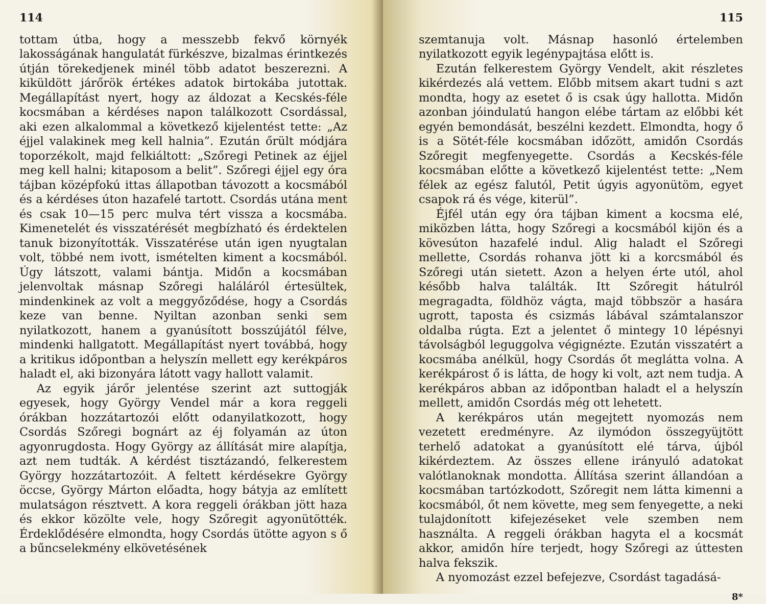114
tottam útba, hogy a messzebb fekvő környék lakosságának hangulatát fürkészve, bizalmas érintkezés útján törekedjenek minél több adatot beszerezni. A kiküldött járőrök értékes adatok birtokába jutottak. Megállapítást nyert, hogy az áldozat a Kecskés-féle kocsmában a kérdéses napon találkozott Csordással, aki ezen alkalommal a következő kijelentést tette: „Az éjjel valakinek meg kell halnia”. Ezután őrült módjára toporzékolt, majd felkiáltott: „Szőregi Petinek az éjjel meg kell halni; kitaposom a belit”. Szőregi éjjel egy óra tájban középfokú ittas állapotban távozott a kocsmából és a kérdéses úton hazafelé tartott. Csordás utána ment és csak 10—15 perc mulva tért vissza a kocsmába. Kimenetelét és visszatérését megbízható és érdektelen tanuk bizonyították. Visszatérése után igen nyugtalan volt, többé nem ivott, ismételten kiment a kocsmából. Úgy látszott, valami bántja. Midőn a kocsmában jelenvoltak másnap Szőregi haláláról értesültek, mindenkinek az volt a meggyőződése, hogy a Csordás keze van benne. Nyiltan azonban senki sem nyilatkozott, hanem a gyanúsított bosszújától félve, mindenki hallgatott. Megállapítást nyert továbbá, hogy a kritikus időpontban a helyszín mellett egy kerékpáros haladt el, aki bizonyára látott vagy hallott valamit.
Az egyik járőr jelentése szerint azt suttogják egyesek, hogy György Vendel már a kora reggeli órákban hozzátartozói előtt odanyilatkozott, hogy Csordás Szőregi bognárt az éj folyamán az úton agyonrugdosta. Hogy György az állítását mire alapítja, azt nem tudták. A kérdést tisztázandó, felkerestem György hozzátartozóit. A feltett kérdésekre György öccse, György Márton előadta, hogy bátyja az említett mulatságon résztvett. A kora reggeli órákban jött haza és ekkor közölte vele, hogy Szőregit agyonütötték. Érdeklődésére elmondta, hogy Csordás ütötte agyon s ő a bűncselekmény elkövetésének
115
szemtanuja volt. Másnap hasonló értelemben nyilatkozott egyik legénypajtása előtt is.
Ezután felkerestem György Vendelt, akit részletes kikérdezés alá vettem. Előbb mitsem akart tudni s azt mondta, hogy az esetet ő is csak úgy hallotta. Midőn azonban jóindulatú hangon elébe tártam az előbbi két egyén bemondását, beszélni kezdett. Elmondta, hogy ő is a Sötét-féle kocsmában időzött, amidőn Csordás Szőregit megfenyegette. Csordás a Kecskés-féle kocsmában előtte a következő kijelentést tette: „Nem félek az egész falutól, Petit úgyis agyonütöm, egyet csapok rá és vége, kiterül”.
Éjfél után egy óra tájban kiment a kocsma elé, miközben látta, hogy Szőregi a kocsmából kijön és a kövesúton hazafelé indul. Alig haladt el Szőregi mellette, Csordás rohanva jött ki a korcsmából és Szőregi után sietett. Azon a helyen érte utól, ahol később halva találták. Itt Szőregit hátulról megragadta, földhöz vágta, majd többször a hasára ugrott, taposta és csizmás lábával számtalanszor oldalba rúgta. Ezt a jelentet ő mintegy 10 lépésnyi távolságból leguggolva végignézte. Ezután visszatért a kocsmába anélkül, hogy Csordás őt meglátta volna. A kerékpárost ő is látta, de hogy ki volt, azt nem tudja. A kerékpáros abban az időpontban haladt el a helyszín mellett, amidőn Csordás még ott lehetett.
A kerékpáros után megejtett nyomozás nem vezetett eredményre. Az ilymódon összegyüjtött terhelő adatokat a gyanúsított elé tárva, újból kikérdeztem. Az összes ellene irányuló adatokat valótlanoknak mondotta. Állítása szerint állandóan a kocsmában tartózkodott, Szőregit nem látta kimenni a kocsmából, őt nem követte, meg sem fenyegette, a neki tulajdonított kifejezéseket vele szemben nem használta. A reggeli órákban hagyta el a kocsmát akkor, amidőn híre terjedt, hogy Szőregi az úttesten halva fekszik.
A nyomozást ezzel befejezve, Csordást tagadásá-
8*